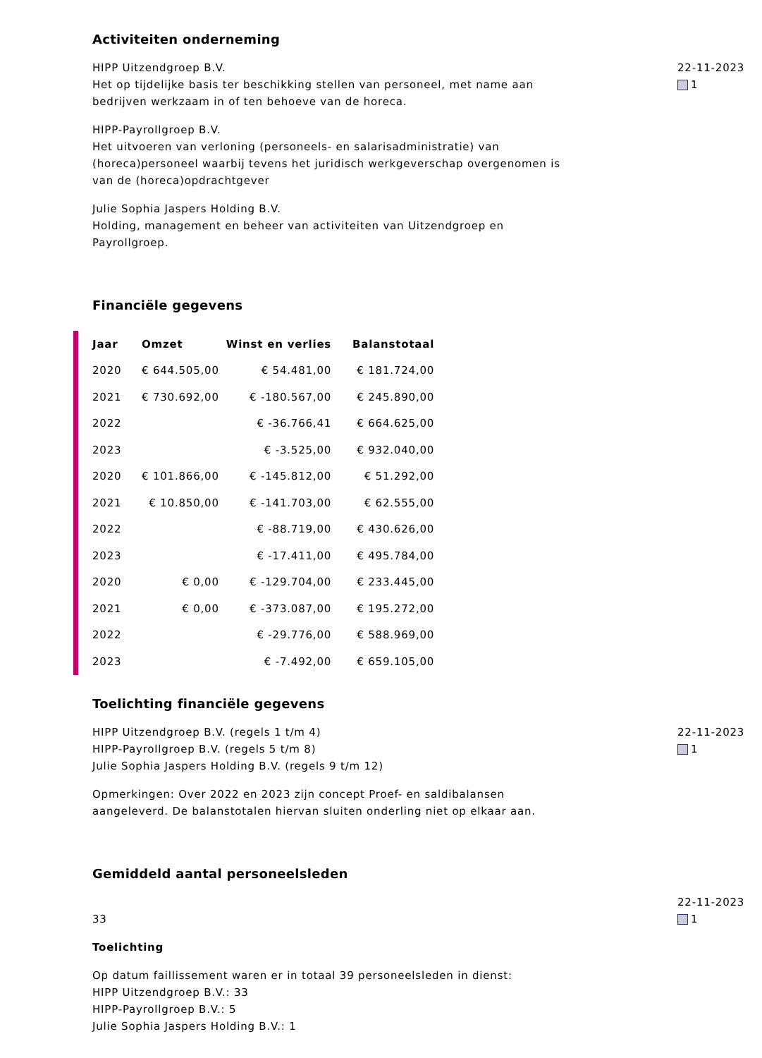Activiteiten onderneming
HIPP Uitzendgroep B.V.
Het op tijdelijke basis ter beschikking stellen van personeel, met name aan bedrijven werkzaam in of ten behoeve van de horeca.
HIPP-Payrollgroep B.V.
Het uitvoeren van verloning (personeels- en salarisadministratie) van (horeca)personeel waarbij tevens het juridisch werkgeverschap overgenomen is van de (horeca)opdrachtgever
Julie Sophia Jaspers Holding B.V.
Holding, management en beheer van activiteiten van Uitzendgroep en Payrollgroep.
22-11-2023
1
Financiële gegevens
| Jaar | Omzet | Winst en verlies | Balanstotaal |
| --- | --- | --- | --- |
| 2020 | € 644.505,00 | € 54.481,00 | € 181.724,00 |
| 2021 | € 730.692,00 | € -180.567,00 | € 245.890,00 |
| 2022 | | € -36.766,41 | € 664.625,00 |
| 2023 | | € -3.525,00 | € 932.040,00 |
| 2020 | € 101.866,00 | € -145.812,00 | € 51.292,00 |
| 2021 | € 10.850,00 | € -141.703,00 | € 62.555,00 |
| 2022 | | € -88.719,00 | € 430.626,00 |
| 2023 | | € -17.411,00 | € 495.784,00 |
| 2020 | € 0,00 | € -129.704,00 | € 233.445,00 |
| 2021 | € 0,00 | € -373.087,00 | € 195.272,00 |
| 2022 | | € -29.776,00 | € 588.969,00 |
| 2023 | | € -7.492,00 | € 659.105,00 |
Toelichting financiële gegevens
HIPP Uitzendgroep B.V. (regels 1 t/m 4)
HIPP-Payrollgroep B.V. (regels 5 t/m 8)
Julie Sophia Jaspers Holding B.V. (regels 9 t/m 12)
Opmerkingen: Over 2022 en 2023 zijn concept Proef- en saldibalansen aangeleverd. De balanstotalen hiervan sluiten onderling niet op elkaar aan.
22-11-2023
1
Gemiddeld aantal personeelsleden
33
Toelichting
Op datum faillissement waren er in totaal 39 personeelsleden in dienst:
HIPP Uitzendgroep B.V.: 33
HIPP-Payrollgroep B.V.: 5
Julie Sophia Jaspers Holding B.V.: 1
22-11-2023
1